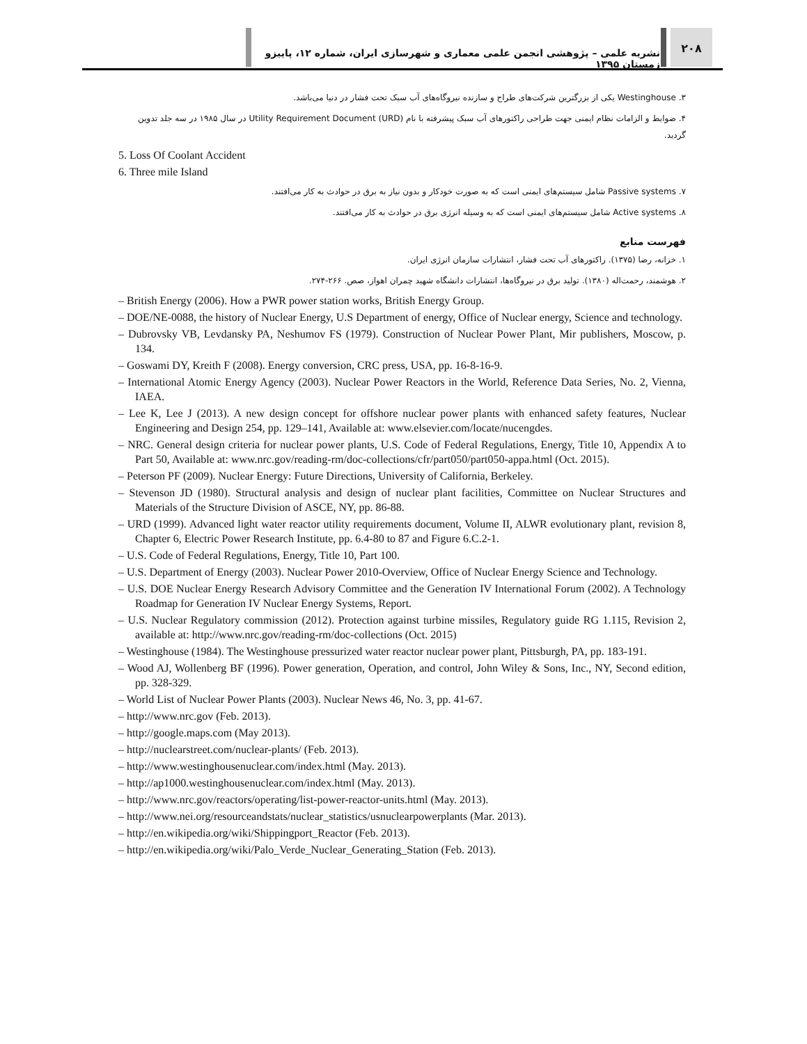نشریه علمی – پژوهشی انجمن علمی معماری و شهرسازی ایران، شماره ۱۲، پاییزو زمستان ۱۳۹۵
۲۰۸
۳. Westinghouse یکی از بزرگترین شرکت‌های طراح و سازنده نیروگاه‌های آب سبک تحت فشار در دنیا می‌باشد.
۴. ضوابط و الزامات نظام ایمنی جهت طراحی راکتورهای آب سبک پیشرفته با نام Utility Requirement Document (URD) در سال ۱۹۸۵ در سه جلد تدوین گردید.
5. Loss Of Coolant Accident
6. Three mile Island
۷. Passive systems شامل سیستم‌های ایمنی است که به صورت خودکار و بدون نیاز به برق در حوادث به کار می‌افتند.
۸. Active systems شامل سیستم‌های ایمنی است که به وسیله انرژی برق در حوادث به کار می‌افتند.
فهرست منابع
۱. خزانه، رضا (۱۳۷۵). راکتورهای آب تحت فشار، انتشارات سازمان انرژی ایران.
۲. هوشمند، رحمت‌اله (۱۳۸۰). تولید برق در نیروگاه‌ها، انتشارات دانشگاه شهید چمران اهواز، صص. ۲۶۶-۲۷۴.
– British Energy (2006). How a PWR power station works, British Energy Group.
– DOE/NE-0088, the history of Nuclear Energy, U.S Department of energy, Office of Nuclear energy, Science and technology.
– Dubrovsky VB, Levdansky PA, Neshumov FS (1979). Construction of Nuclear Power Plant, Mir publishers, Moscow, p. 134.
– Goswami DY, Kreith F (2008). Energy conversion, CRC press, USA, pp. 16-8-16-9.
– International Atomic Energy Agency (2003). Nuclear Power Reactors in the World, Reference Data Series, No. 2, Vienna, IAEA.
– Lee K, Lee J (2013). A new design concept for offshore nuclear power plants with enhanced safety features, Nuclear Engineering and Design 254, pp. 129–141, Available at: www.elsevier.com/locate/nucengdes.
– NRC. General design criteria for nuclear power plants, U.S. Code of Federal Regulations, Energy, Title 10, Appendix A to Part 50, Available at: www.nrc.gov/reading-rm/doc-collections/cfr/part050/part050-appa.html (Oct. 2015).
– Peterson PF (2009). Nuclear Energy: Future Directions, University of California, Berkeley.
– Stevenson JD (1980). Structural analysis and design of nuclear plant facilities, Committee on Nuclear Structures and Materials of the Structure Division of ASCE, NY, pp. 86-88.
– URD (1999). Advanced light water reactor utility requirements document, Volume II, ALWR evolutionary plant, revision 8, Chapter 6, Electric Power Research Institute, pp. 6.4-80 to 87 and Figure 6.C.2-1.
– U.S. Code of Federal Regulations, Energy, Title 10, Part 100.
– U.S. Department of Energy (2003). Nuclear Power 2010-Overview, Office of Nuclear Energy Science and Technology.
– U.S. DOE Nuclear Energy Research Advisory Committee and the Generation IV International Forum (2002). A Technology Roadmap for Generation IV Nuclear Energy Systems, Report.
– U.S. Nuclear Regulatory commission (2012). Protection against turbine missiles, Regulatory guide RG 1.115, Revision 2, available at: http://www.nrc.gov/reading-rm/doc-collections (Oct. 2015)
– Westinghouse (1984). The Westinghouse pressurized water reactor nuclear power plant, Pittsburgh, PA, pp. 183-191.
– Wood AJ, Wollenberg BF (1996). Power generation, Operation, and control, John Wiley & Sons, Inc., NY, Second edition, pp. 328-329.
– World List of Nuclear Power Plants (2003). Nuclear News 46, No. 3, pp. 41-67.
– http://www.nrc.gov (Feb. 2013).
– http://google.maps.com (May 2013).
– http://nuclearstreet.com/nuclear-plants/ (Feb. 2013).
– http://www.westinghousenuclear.com/index.html (May. 2013).
– http://ap1000.westinghousenuclear.com/index.html (May. 2013).
– http://www.nrc.gov/reactors/operating/list-power-reactor-units.html (May. 2013).
– http://www.nei.org/resourceandstats/nuclear_statistics/usnuclearpowerplants (Mar. 2013).
– http://en.wikipedia.org/wiki/Shippingport_Reactor (Feb. 2013).
– http://en.wikipedia.org/wiki/Palo_Verde_Nuclear_Generating_Station (Feb. 2013).